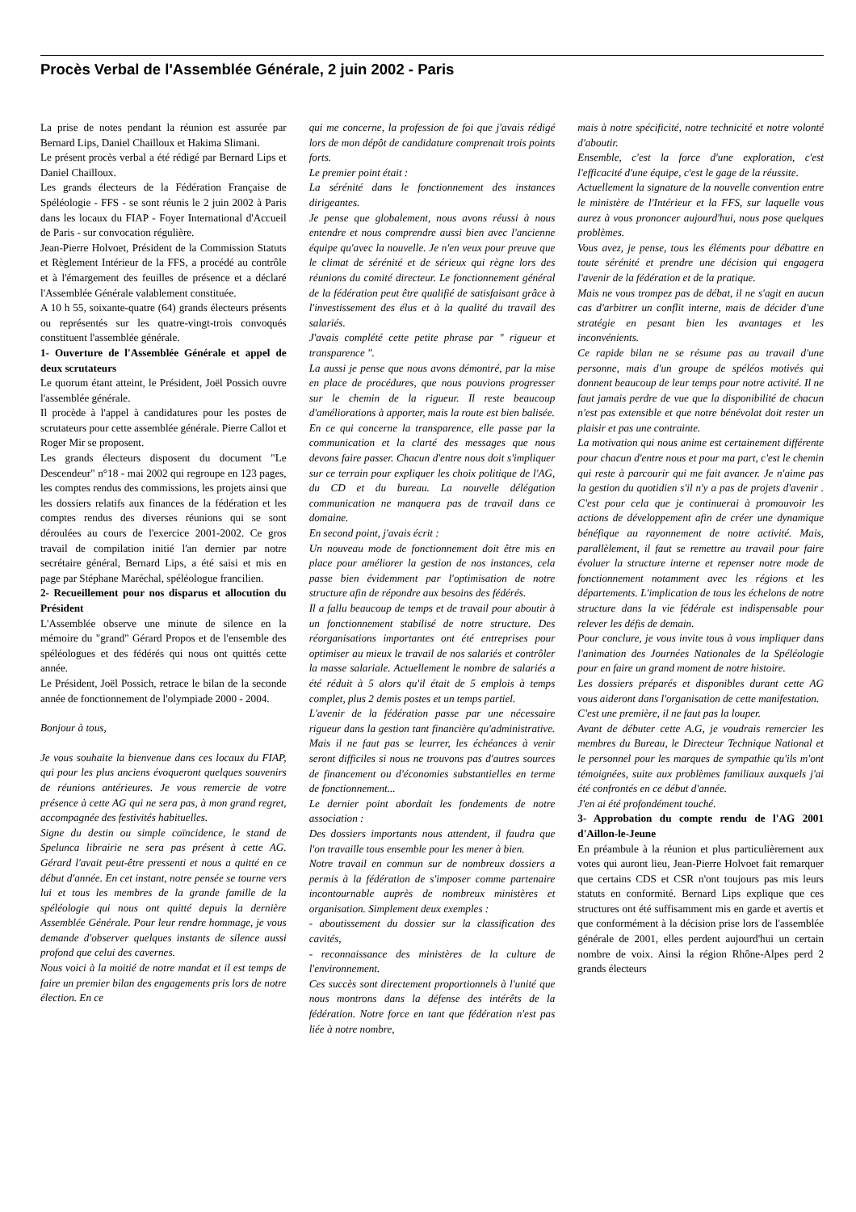Procès Verbal de l'Assemblée Générale, 2 juin 2002 - Paris
La prise de notes pendant la réunion est assurée par Bernard Lips, Daniel Chailloux et Hakima Slimani.
Le présent procès verbal a été rédigé par Bernard Lips et Daniel Chailloux.
Les grands électeurs de la Fédération Française de Spéléologie - FFS - se sont réunis le 2 juin 2002 à Paris dans les locaux du FIAP - Foyer International d'Accueil de Paris - sur convocation régulière.
Jean-Pierre Holvoet, Président de la Commission Statuts et Règlement Intérieur de la FFS, a procédé au contrôle et à l'émargement des feuilles de présence et a déclaré l'Assemblée Générale valablement constituée.
A 10 h 55, soixante-quatre (64) grands électeurs présents ou représentés sur les quatre-vingt-trois convoqués constituent l'assemblée générale.
1- Ouverture de l'Assemblée Générale et appel de deux scrutateurs
Le quorum étant atteint, le Président, Joël Possich ouvre l'assemblée générale.
Il procède à l'appel à candidatures pour les postes de scrutateurs pour cette assemblée générale. Pierre Callot et Roger Mir se proposent.
Les grands électeurs disposent du document "Le Descendeur" n°18 - mai 2002 qui regroupe en 123 pages, les comptes rendus des commissions, les projets ainsi que les dossiers relatifs aux finances de la fédération et les comptes rendus des diverses réunions qui se sont déroulées au cours de l'exercice 2001-2002. Ce gros travail de compilation initié l'an dernier par notre secrétaire général, Bernard Lips, a été saisi et mis en page par Stéphane Maréchal, spéléologue francilien.
2- Recueillement pour nos disparus et allocution du Président
L'Assemblée observe une minute de silence en la mémoire du "grand" Gérard Propos et de l'ensemble des spéléologues et des fédérés qui nous ont quittés cette année.
Le Président, Joël Possich, retrace le bilan de la seconde année de fonctionnement de l'olympiade 2000 - 2004.
Bonjour à tous,
Je vous souhaite la bienvenue dans ces locaux du FIAP, qui pour les plus anciens évoqueront quelques souvenirs de réunions antérieures. Je vous remercie de votre présence à cette AG qui ne sera pas, à mon grand regret, accompagnée des festivités habituelles.
Signe du destin ou simple coïncidence, le stand de Spelunca librairie ne sera pas présent à cette AG. Gérard l'avait peut-être pressenti et nous a quitté en ce début d'année. En cet instant, notre pensée se tourne vers lui et tous les membres de la grande famille de la spéléologie qui nous ont quitté depuis la dernière Assemblée Générale. Pour leur rendre hommage, je vous demande d'observer quelques instants de silence aussi profond que celui des cavernes.
Nous voici à la moitié de notre mandat et il est temps de faire un premier bilan des engagements pris lors de notre élection. En ce
qui me concerne, la profession de foi que j'avais rédigé lors de mon dépôt de candidature comprenait trois points forts.
Le premier point était :
La sérénité dans le fonctionnement des instances dirigeantes.
Je pense que globalement, nous avons réussi à nous entendre et nous comprendre aussi bien avec l'ancienne équipe qu'avec la nouvelle. Je n'en veux pour preuve que le climat de sérénité et de sérieux qui règne lors des réunions du comité directeur. Le fonctionnement général de la fédération peut être qualifié de satisfaisant grâce à l'investissement des élus et à la qualité du travail des salariés.
J'avais complété cette petite phrase par " rigueur et transparence ".
La aussi je pense que nous avons démontré, par la mise en place de procédures, que nous pouvions progresser sur le chemin de la rigueur. Il reste beaucoup d'améliorations à apporter, mais la route est bien balisée.
En ce qui concerne la transparence, elle passe par la communication et la clarté des messages que nous devons faire passer. Chacun d'entre nous doit s'impliquer sur ce terrain pour expliquer les choix politique de l'AG, du CD et du bureau. La nouvelle délégation communication ne manquera pas de travail dans ce domaine.
En second point, j'avais écrit :
Un nouveau mode de fonctionnement doit être mis en place pour améliorer la gestion de nos instances, cela passe bien évidemment par l'optimisation de notre structure afin de répondre aux besoins des fédérés.
Il a fallu beaucoup de temps et de travail pour aboutir à un fonctionnement stabilisé de notre structure. Des réorganisations importantes ont été entreprises pour optimiser au mieux le travail de nos salariés et contrôler la masse salariale. Actuellement le nombre de salariés a été réduit à 5 alors qu'il était de 5 emplois à temps complet, plus 2 demis postes et un temps partiel.
L'avenir de la fédération passe par une nécessaire rigueur dans la gestion tant financière qu'administrative. Mais il ne faut pas se leurrer, les échéances à venir seront difficiles si nous ne trouvons pas d'autres sources de financement ou d'économies substantielles en terme de fonctionnement...
Le dernier point abordait les fondements de notre association :
Des dossiers importants nous attendent, il faudra que l'on travaille tous ensemble pour les mener à bien.
Notre travail en commun sur de nombreux dossiers a permis à la fédération de s'imposer comme partenaire incontournable auprès de nombreux ministères et organisation. Simplement deux exemples :
- aboutissement du dossier sur la classification des cavités,
- reconnaissance des ministères de la culture de l'environnement.
Ces succès sont directement proportionnels à l'unité que nous montrons dans la défense des intérêts de la fédération. Notre force en tant que fédération n'est pas liée à notre nombre,
mais à notre spécificité, notre technicité et notre volonté d'aboutir.
Ensemble, c'est la force d'une exploration, c'est l'efficacité d'une équipe, c'est le gage de la réussite.
Actuellement la signature de la nouvelle convention entre le ministère de l'Intérieur et la FFS, sur laquelle vous aurez à vous prononcer aujourd'hui, nous pose quelques problèmes.
Vous avez, je pense, tous les éléments pour débattre en toute sérénité et prendre une décision qui engagera l'avenir de la fédération et de la pratique.
Mais ne vous trompez pas de débat, il ne s'agit en aucun cas d'arbitrer un conflit interne, mais de décider d'une stratégie en pesant bien les avantages et les inconvénients.
Ce rapide bilan ne se résume pas au travail d'une personne, mais d'un groupe de spéléos motivés qui donnent beaucoup de leur temps pour notre activité. Il ne faut jamais perdre de vue que la disponibilité de chacun n'est pas extensible et que notre bénévolat doit rester un plaisir et pas une contrainte.
La motivation qui nous anime est certainement différente pour chacun d'entre nous et pour ma part, c'est le chemin qui reste à parcourir qui me fait avancer. Je n'aime pas la gestion du quotidien s'il n'y a pas de projets d'avenir . C'est pour cela que je continuerai à promouvoir les actions de développement afin de créer une dynamique bénéfique au rayonnement de notre activité. Mais, parallèlement, il faut se remettre au travail pour faire évoluer la structure interne et repenser notre mode de fonctionnement notamment avec les régions et les départements. L'implication de tous les échelons de notre structure dans la vie fédérale est indispensable pour relever les défis de demain.
Pour conclure, je vous invite tous à vous impliquer dans l'animation des Journées Nationales de la Spéléologie pour en faire un grand moment de notre histoire.
Les dossiers préparés et disponibles durant cette AG vous aideront dans l'organisation de cette manifestation.
C'est une première, il ne faut pas la louper.
Avant de débuter cette A.G, je voudrais remercier les membres du Bureau, le Directeur Technique National et le personnel pour les marques de sympathie qu'ils m'ont témoignées, suite aux problèmes familiaux auxquels j'ai été confrontés en ce début d'année.
J'en ai été profondément touché.
3- Approbation du compte rendu de l'AG 2001 d'Aillon-le-Jeune
En préambule à la réunion et plus particulièrement aux votes qui auront lieu, Jean-Pierre Holvoet fait remarquer que certains CDS et CSR n'ont toujours pas mis leurs statuts en conformité. Bernard Lips explique que ces structures ont été suffisamment mis en garde et avertis et que conformément à la décision prise lors de l'assemblée générale de 2001, elles perdent aujourd'hui un certain nombre de voix. Ainsi la région Rhône-Alpes perd 2 grands électeurs